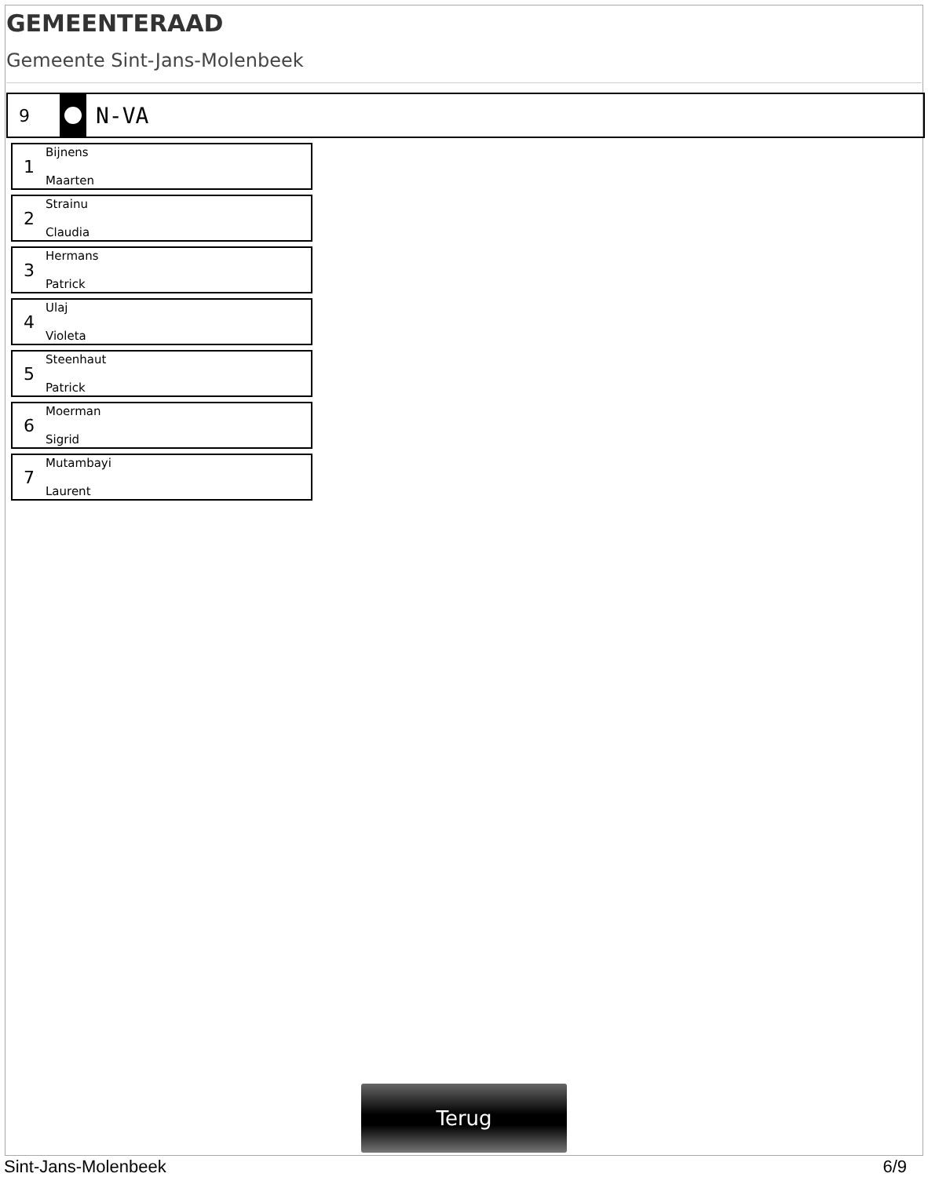GEMEENTERAAD
Gemeente Sint-Jans-Molenbeek
9
N-VA
1
Bijnens
Maarten
2
Strainu
Claudia
3
Hermans
Patrick
4
Ulaj
Violeta
5
Steenhaut
Patrick
6
Moerman
Sigrid
7
Mutambayi
Laurent
Terug
Sint-Jans-Molenbeek 6/9